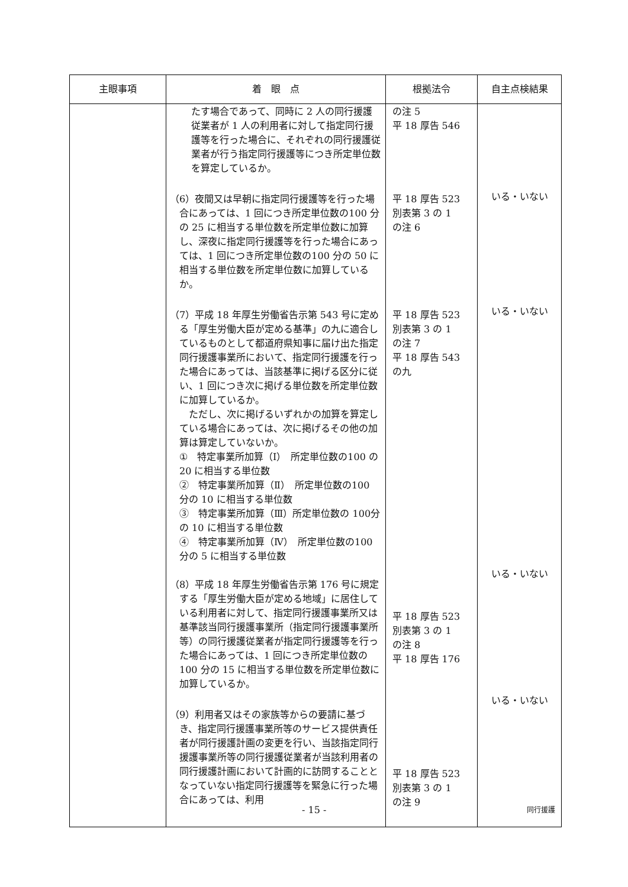| 主眼事項 | 着 眼 点 | 根拠法令 | 自主点検結果 |
| --- | --- | --- | --- |
| | たす場合であって、同時に 2 人の同行援護従業者が 1 人の利用者に対して指定同行援護等を行った場合に、それぞれの同行援護従業者が行う指定同行援護等につき所定単位数を算定しているか。 （6）夜間又は早朝に指定同行援護等を行った場合にあっては、1 回につき所定単位数の100 分の 25 に相当する単位数を所定単位数に加算し、深夜に指定同行援護等を行った場合にあっては、1 回につき所定単位数の100 分の 50 に相当する単位数を所定単位数に加算しているか。 （7）平成 18 年厚生労働省告示第 543 号に定める「厚生労働大臣が定める基準」の九に適合しているものとして都道府県知事に届け出た指定同行援護事業所において、指定同行援護を行った場合にあっては、当該基準に掲げる区分に従い、1 回につき次に掲げる単位数を所定単位数に加算しているか。 ただし、次に掲げるいずれかの加算を算定している場合にあっては、次に掲げるその他の加算は算定していないか。 ① 特定事業所加算（Ⅰ） 所定単位数の100 の 20 に相当する単位数 ② 特定事業所加算（Ⅱ） 所定単位数の100 分の 10 に相当する単位数 ③ 特定事業所加算（Ⅲ）所定単位数の 100分の 10 に相当する単位数 ④ 特定事業所加算（Ⅳ） 所定単位数の100 分の 5 に相当する単位数 （8）平成 18 年厚生労働省告示第 176 号に規定する「厚生労働大臣が定める地域」に居住している利用者に対して、指定同行援護事業所又は基準該当同行援護事業所（指定同行援護事業所等）の同行援護従業者が指定同行援護等を行った場合にあっては、1 回につき所定単位数の 100 分の 15 に相当する単位数を所定単位数に加算しているか。 （9）利用者又はその家族等からの要請に基づき、指定同行援護事業所等のサービス提供責任者が同行援護計画の変更を行い、当該指定同行援護事業所等の同行援護従業者が当該利用者の同行援護計画において計画的に訪問することとなっていない指定同行援護等を緊急に行った場合にあっては、利用 | の注 5 平 18 厚告 546 平 18 厚告 523 別表第 3 の 1 の注 6 平 18 厚告 523 別表第 3 の 1 の注 7 平 18 厚告 543 の九 平 18 厚告 523 別表第 3 の 1 の注 8 平 18 厚告 176 平 18 厚告 523 別表第 3 の 1 の注 9 | いる・いない いる・いない いる・いない いる・いない |
- 15 - 同行援護